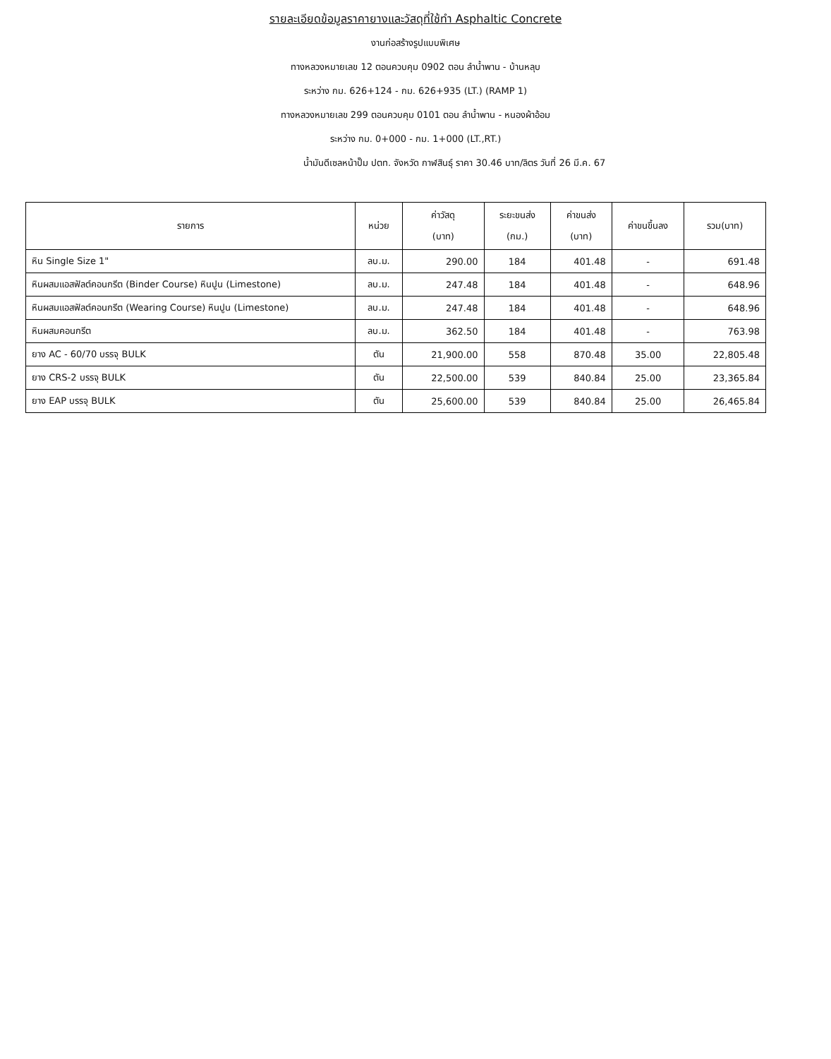รายละเอียดข้อมูลราคายางและวัสดุที่ใช้ทำ Asphaltic Concrete
งานก่อสร้างรูปแบบพิเศษ
ทางหลวงหมายเลข 12 ตอนควบคุม 0902 ตอน ลำน้ำพาน - บ้านหลุบ
ระหว่าง กม. 626+124 - กม. 626+935 (LT.) (RAMP 1)
ทางหลวงหมายเลข 299 ตอนควบคุม 0101 ตอน ลำน้ำพาน - หนองผ้าอ้อม
ระหว่าง กม. 0+000 - กม. 1+000 (LT.,RT.)
น้ำมันดีเซลหน้าปั๊ม ปตท. จังหวัด กาฬสินธุ์ ราคา 30.46 บาท/ลิตร วันที่ 26 มี.ค. 67
| รายการ | หน่วย | ค่าวัสดุ (บาท) | ระยะขนส่ง (กม.) | ค่าขนส่ง (บาท) | ค่าขนขึ้นลง | รวม(บาท) |
| --- | --- | --- | --- | --- | --- | --- |
| หิน Single Size 1" | ลบ.ม. | 290.00 | 184 | 401.48 | - | 691.48 |
| หินผสมแอสฟัลต์คอนกรีต (Binder Course) หินปูน (Limestone) | ลบ.ม. | 247.48 | 184 | 401.48 | - | 648.96 |
| หินผสมแอสฟัลต์คอนกรีต (Wearing Course) หินปูน (Limestone) | ลบ.ม. | 247.48 | 184 | 401.48 | - | 648.96 |
| หินผสมคอนกรีต | ลบ.ม. | 362.50 | 184 | 401.48 | - | 763.98 |
| ยาง AC - 60/70 บรรจุ BULK | ตัน | 21,900.00 | 558 | 870.48 | 35.00 | 22,805.48 |
| ยาง CRS-2 บรรจุ BULK | ตัน | 22,500.00 | 539 | 840.84 | 25.00 | 23,365.84 |
| ยาง EAP บรรจุ BULK | ตัน | 25,600.00 | 539 | 840.84 | 25.00 | 26,465.84 |